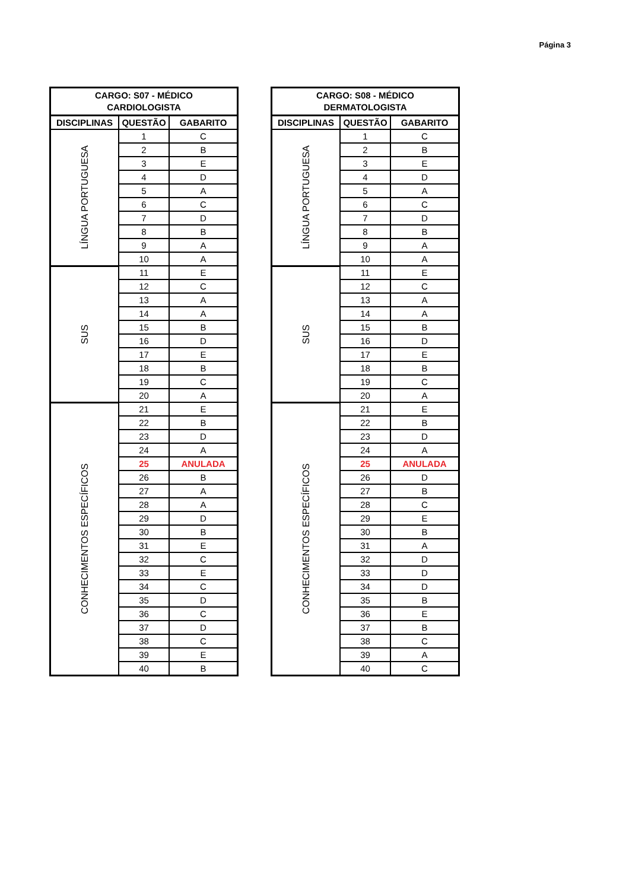Página 3
| CARGO: S07 - MÉDICO CARDIOLOGISTA | | |
| --- | --- | --- |
| DISCIPLINAS | QUESTÃO | GABARITO |
| LÍNGUA PORTUGUESA | 1 | C |
| | 2 | B |
| | 3 | E |
| | 4 | D |
| | 5 | A |
| | 6 | C |
| | 7 | D |
| | 8 | B |
| | 9 | A |
| | 10 | A |
| SUS | 11 | E |
| | 12 | C |
| | 13 | A |
| | 14 | A |
| | 15 | B |
| | 16 | D |
| | 17 | E |
| | 18 | B |
| | 19 | C |
| | 20 | A |
| CONHECIMENTOS ESPECÍFICOS | 21 | E |
| | 22 | B |
| | 23 | D |
| | 24 | A |
| | 25 | ANULADA |
| | 26 | B |
| | 27 | A |
| | 28 | A |
| | 29 | D |
| | 30 | B |
| | 31 | E |
| | 32 | C |
| | 33 | E |
| | 34 | C |
| | 35 | D |
| | 36 | C |
| | 37 | D |
| | 38 | C |
| | 39 | E |
| | 40 | B |
| CARGO: S08 - MÉDICO DERMATOLOGISTA | | |
| --- | --- | --- |
| DISCIPLINAS | QUESTÃO | GABARITO |
| LÍNGUA PORTUGUESA | 1 | C |
| | 2 | B |
| | 3 | E |
| | 4 | D |
| | 5 | A |
| | 6 | C |
| | 7 | D |
| | 8 | B |
| | 9 | A |
| | 10 | A |
| SUS | 11 | E |
| | 12 | C |
| | 13 | A |
| | 14 | A |
| | 15 | B |
| | 16 | D |
| | 17 | E |
| | 18 | B |
| | 19 | C |
| | 20 | A |
| CONHECIMENTOS ESPECÍFICOS | 21 | E |
| | 22 | B |
| | 23 | D |
| | 24 | A |
| | 25 | ANULADA |
| | 26 | D |
| | 27 | B |
| | 28 | C |
| | 29 | E |
| | 30 | B |
| | 31 | A |
| | 32 | D |
| | 33 | D |
| | 34 | D |
| | 35 | B |
| | 36 | E |
| | 37 | B |
| | 38 | C |
| | 39 | A |
| | 40 | C |